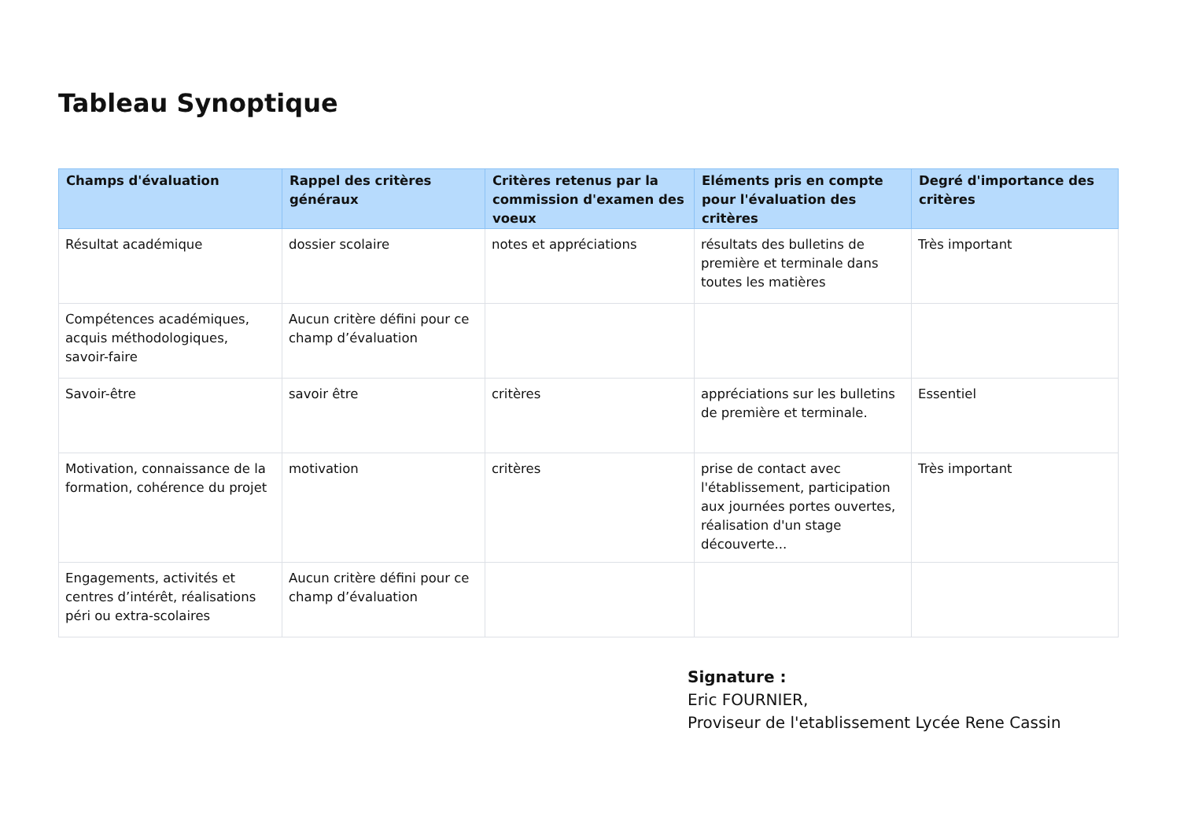Tableau Synoptique
| Champs d'évaluation | Rappel des critères généraux | Critères retenus par la commission d'examen des voeux | Eléments pris en compte pour l'évaluation des critères | Degré d'importance des critères |
| --- | --- | --- | --- | --- |
| Résultat académique | dossier scolaire | notes et appréciations | résultats des bulletins de première et terminale dans toutes les matières | Très important |
| Compétences académiques, acquis méthodologiques, savoir-faire | Aucun critère défini pour ce champ d’évaluation | | | |
| Savoir-être | savoir être | critères | appréciations sur les bulletins de première et terminale. | Essentiel |
| Motivation, connaissance de la formation, cohérence du projet | motivation | critères | prise de contact avec l'établissement, participation aux journées portes ouvertes, réalisation d'un stage découverte... | Très important |
| Engagements, activités et centres d’intérêt, réalisations péri ou extra-scolaires | Aucun critère défini pour ce champ d’évaluation | | | |
Signature :
Eric FOURNIER,
Proviseur de l'etablissement Lycée Rene Cassin